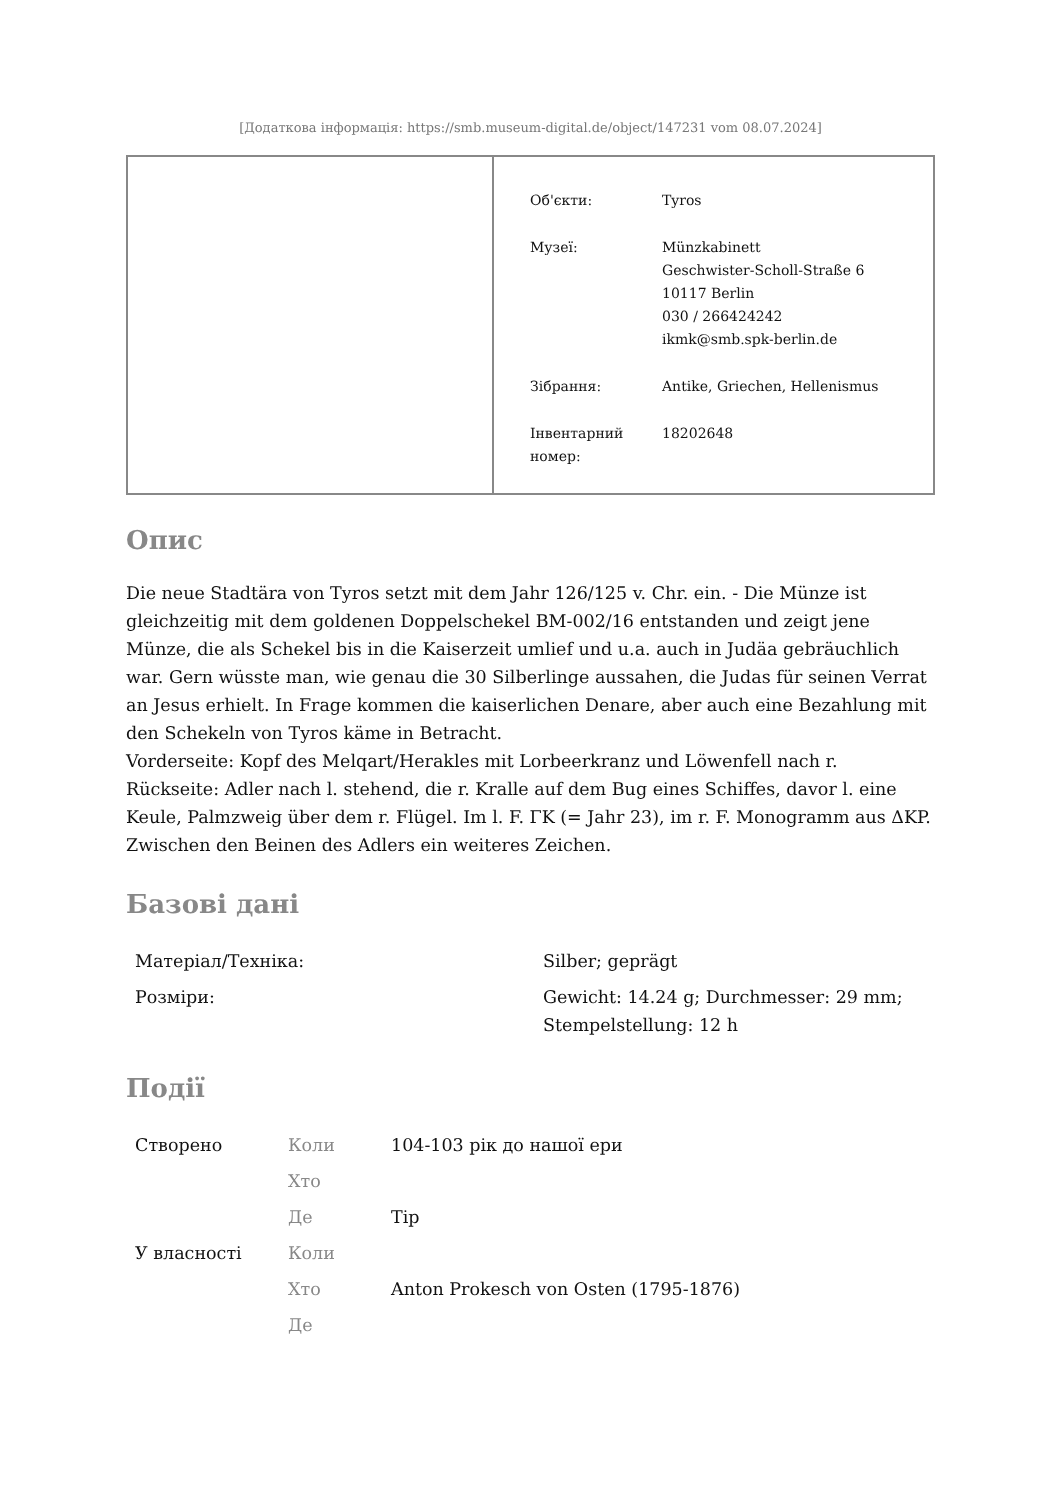[Додаткова інформація: https://smb.museum-digital.de/object/147231 vom 08.07.2024]
| Об'єкти: | Tyros |
| Музеї: | Münzkabinett Geschwister-Scholl-Straße 6 10117 Berlin 030 / 266424242 ikmk@smb.spk-berlin.de |
| Зібрання: | Antike, Griechen, Hellenismus |
| Інвентарний номер: | 18202648 |
Опис
Die neue Stadtära von Tyros setzt mit dem Jahr 126/125 v. Chr. ein. - Die Münze ist gleichzeitig mit dem goldenen Doppelschekel BM-002/16 entstanden und zeigt jene Münze, die als Schekel bis in die Kaiserzeit umlief und u.a. auch in Judäa gebräuchlich war. Gern wüsste man, wie genau die 30 Silberlinge aussahen, die Judas für seinen Verrat an Jesus erhielt. In Frage kommen die kaiserlichen Denare, aber auch eine Bezahlung mit den Schekeln von Tyros käme in Betracht.
Vorderseite: Kopf des Melqart/Herakles mit Lorbeerkranz und Löwenfell nach r.
Rückseite: Adler nach l. stehend, die r. Kralle auf dem Bug eines Schiffes, davor l. eine Keule, Palmzweig über dem r. Flügel. Im l. F. ΓK (= Jahr 23), im r. F. Monogramm aus ΔKP. Zwischen den Beinen des Adlers ein weiteres Zeichen.
Базові дані
| Матеріал/Техніка: | Silber; geprägt |
| Розміри: | Gewicht: 14.24 g; Durchmesser: 29 mm; Stempelstellung: 12 h |
Події
| Створено | Коли | 104-103 рік до нашої ери |
| | Хто | |
| | Де | Тір |
| У власності | Коли | |
| | Хто | Anton Prokesch von Osten (1795-1876) |
| | Де | |